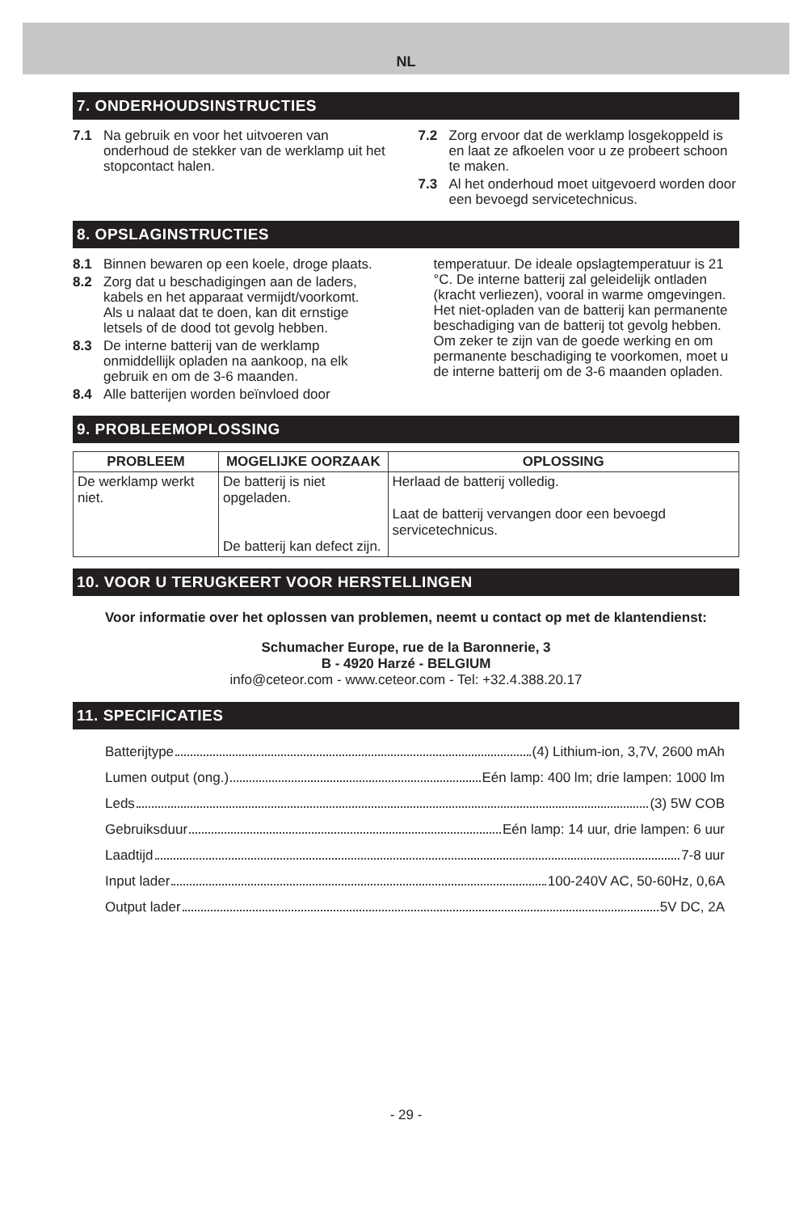NL
7. ONDERHOUDSINSTRUCTIES
7.1 Na gebruik en voor het uitvoeren van onderhoud de stekker van de werklamp uit het stopcontact halen.
7.2 Zorg ervoor dat de werklamp losgekoppeld is en laat ze afkoelen voor u ze probeert schoon te maken.
7.3 Al het onderhoud moet uitgevoerd worden door een bevoegd servicetechnicus.
8. OPSLAGINSTRUCTIES
8.1 Binnen bewaren op een koele, droge plaats.
8.2 Zorg dat u beschadigingen aan de laders, kabels en het apparaat vermijdt/voorkomt. Als u nalaat dat te doen, kan dit ernstige letsels of de dood tot gevolg hebben.
8.3 De interne batterij van de werklamp onmiddellijk opladen na aankoop, na elk gebruik en om de 3-6 maanden.
8.4 Alle batterijen worden beïnvloed door
temperatuur. De ideale opslagtemperatuur is 21 °C. De interne batterij zal geleidelijk ontladen (kracht verliezen), vooral in warme omgevingen. Het niet-opladen van de batterij kan permanente beschadiging van de batterij tot gevolg hebben. Om zeker te zijn van de goede werking en om permanente beschadiging te voorkomen, moet u de interne batterij om de 3-6 maanden opladen.
9. PROBLEEMOPLOSSING
| PROBLEEM | MOGELIJKE OORZAAK | OPLOSSING |
| --- | --- | --- |
| De werklamp werkt niet. | De batterij is niet opgeladen. De batterij kan defect zijn. | Herlaad de batterij volledig. Laat de batterij vervangen door een bevoegd servicetechnicus. |
10. VOOR U TERUGKEERT VOOR HERSTELLINGEN
Voor informatie over het oplossen van problemen, neemt u contact op met de klantendienst:
Schumacher Europe, rue de la Baronnerie, 3
B - 4920 Harzé - BELGIUM
info@ceteor.com - www.ceteor.com - Tel: +32.4.388.20.17
11. SPECIFICATIES
Batterijtype (4) Lithium-ion, 3,7V, 2600 mAh
Lumen output (ong.) Eén lamp: 400 lm; drie lampen: 1000 lm
Leds (3) 5W COB
Gebruiksduur Eén lamp: 14 uur, drie lampen: 6 uur
Laadtijd 7-8 uur
Input lader 100-240V AC, 50-60Hz, 0,6A
Output lader 5V DC, 2A
- 29 -